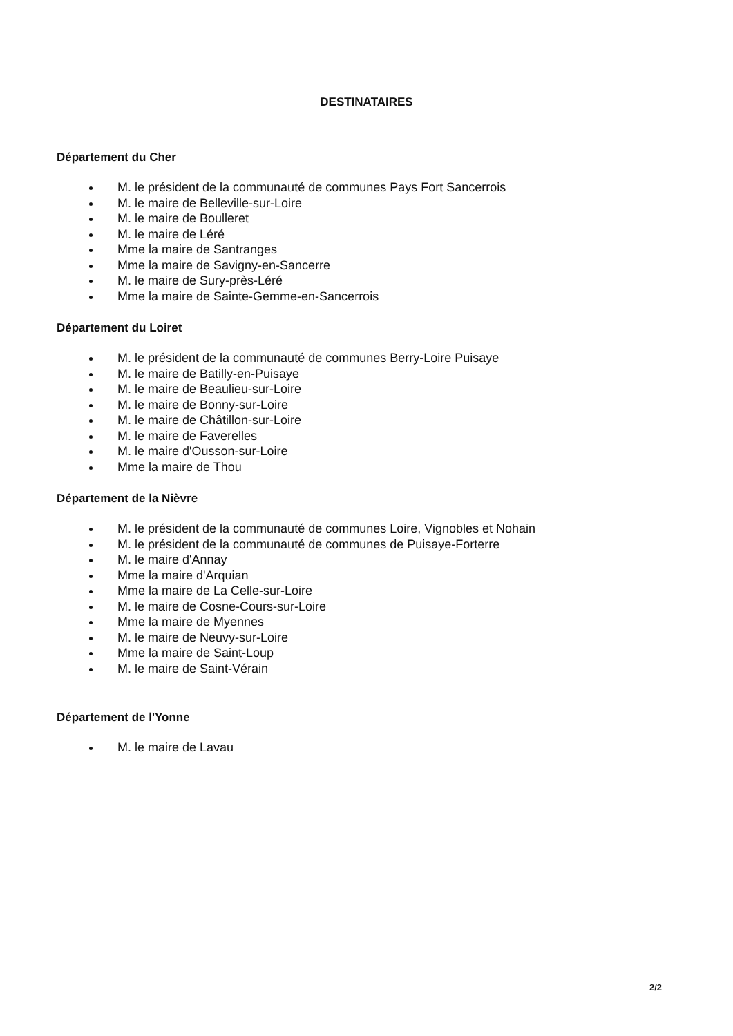DESTINATAIRES
Département du Cher
M. le président de la communauté de communes Pays Fort Sancerrois
M. le maire de Belleville-sur-Loire
M. le maire de Boulleret
M. le maire de Léré
Mme la maire de Santranges
Mme la maire de Savigny-en-Sancerre
M. le maire de Sury-près-Léré
Mme la maire de Sainte-Gemme-en-Sancerrois
Département du Loiret
M. le président de la communauté de communes Berry-Loire Puisaye
M. le maire de Batilly-en-Puisaye
M. le maire de Beaulieu-sur-Loire
M. le maire de Bonny-sur-Loire
M. le maire de Châtillon-sur-Loire
M. le maire de Faverelles
M. le maire d'Ousson-sur-Loire
Mme la maire de Thou
Département de la Nièvre
M. le président de la communauté de communes Loire, Vignobles et Nohain
M. le président de la communauté de communes de Puisaye-Forterre
M. le maire d'Annay
Mme la maire d'Arquian
Mme la maire de La Celle-sur-Loire
M. le maire de Cosne-Cours-sur-Loire
Mme la maire de Myennes
M. le maire de Neuvy-sur-Loire
Mme la maire de Saint-Loup
M. le maire de Saint-Vérain
Département de l'Yonne
M. le maire de Lavau
2/2